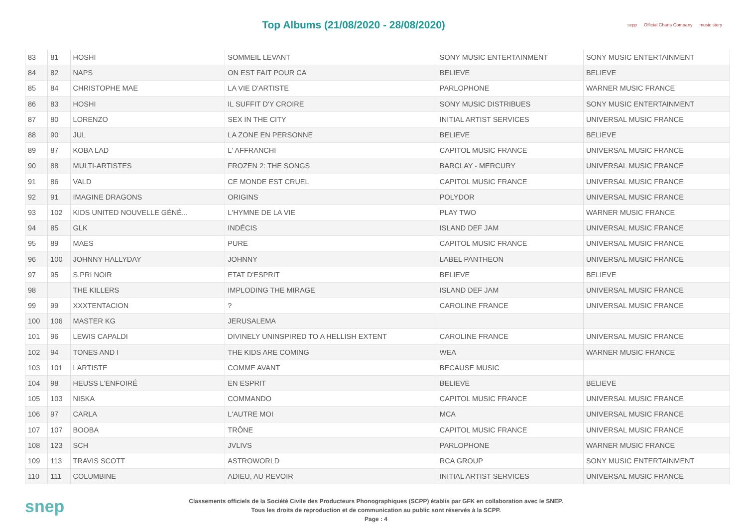Top Albums (21/08/2020 - 28/08/2020)
scpp Official Charts Company music story
| 83 | 81 | HOSHI | SOMMEIL LEVANT | SONY MUSIC ENTERTAINMENT | SONY MUSIC ENTERTAINMENT |
| 84 | 82 | NAPS | ON EST FAIT POUR CA | BELIEVE | BELIEVE |
| 85 | 84 | CHRISTOPHE MAE | LA VIE D'ARTISTE | PARLOPHONE | WARNER MUSIC FRANCE |
| 86 | 83 | HOSHI | IL SUFFIT D'Y CROIRE | SONY MUSIC DISTRIBUES | SONY MUSIC ENTERTAINMENT |
| 87 | 80 | LORENZO | SEX IN THE CITY | INITIAL ARTIST SERVICES | UNIVERSAL MUSIC FRANCE |
| 88 | 90 | JUL | LA ZONE EN PERSONNE | BELIEVE | BELIEVE |
| 89 | 87 | KOBA LAD | L' AFFRANCHI | CAPITOL MUSIC FRANCE | UNIVERSAL MUSIC FRANCE |
| 90 | 88 | MULTI-ARTISTES | FROZEN 2: THE SONGS | BARCLAY - MERCURY | UNIVERSAL MUSIC FRANCE |
| 91 | 86 | VALD | CE MONDE EST CRUEL | CAPITOL MUSIC FRANCE | UNIVERSAL MUSIC FRANCE |
| 92 | 91 | IMAGINE DRAGONS | ORIGINS | POLYDOR | UNIVERSAL MUSIC FRANCE |
| 93 | 102 | KIDS UNITED NOUVELLE GÉNÉ... | L'HYMNE DE LA VIE | PLAY TWO | WARNER MUSIC FRANCE |
| 94 | 85 | GLK | INDÉCIS | ISLAND DEF JAM | UNIVERSAL MUSIC FRANCE |
| 95 | 89 | MAES | PURE | CAPITOL MUSIC FRANCE | UNIVERSAL MUSIC FRANCE |
| 96 | 100 | JOHNNY HALLYDAY | JOHNNY | LABEL PANTHEON | UNIVERSAL MUSIC FRANCE |
| 97 | 95 | S.PRI NOIR | ETAT D'ESPRIT | BELIEVE | BELIEVE |
| 98 | | THE KILLERS | IMPLODING THE MIRAGE | ISLAND DEF JAM | UNIVERSAL MUSIC FRANCE |
| 99 | 99 | XXXTENTACION | ? | CAROLINE FRANCE | UNIVERSAL MUSIC FRANCE |
| 100 | 106 | MASTER KG | JERUSALEMA | | |
| 101 | 96 | LEWIS CAPALDI | DIVINELY UNINSPIRED TO A HELLISH EXTENT | CAROLINE FRANCE | UNIVERSAL MUSIC FRANCE |
| 102 | 94 | TONES AND I | THE KIDS ARE COMING | WEA | WARNER MUSIC FRANCE |
| 103 | 101 | LARTISTE | COMME AVANT | BECAUSE MUSIC | |
| 104 | 98 | HEUSS L'ENFOIRÉ | EN ESPRIT | BELIEVE | BELIEVE |
| 105 | 103 | NISKA | COMMANDO | CAPITOL MUSIC FRANCE | UNIVERSAL MUSIC FRANCE |
| 106 | 97 | CARLA | L'AUTRE MOI | MCA | UNIVERSAL MUSIC FRANCE |
| 107 | 107 | BOOBA | TRÔNE | CAPITOL MUSIC FRANCE | UNIVERSAL MUSIC FRANCE |
| 108 | 123 | SCH | JVLIVS | PARLOPHONE | WARNER MUSIC FRANCE |
| 109 | 113 | TRAVIS SCOTT | ASTROWORLD | RCA GROUP | SONY MUSIC ENTERTAINMENT |
| 110 | 111 | COLUMBINE | ADIEU, AU REVOIR | INITIAL ARTIST SERVICES | UNIVERSAL MUSIC FRANCE |
snep
Classements officiels de la Société Civile des Producteurs Phonographiques (SCPP) établis par GFK en collaboration avec le SNEP.
Tous les droits de reproduction et de communication au public sont réservés à la SCPP.
Page : 4